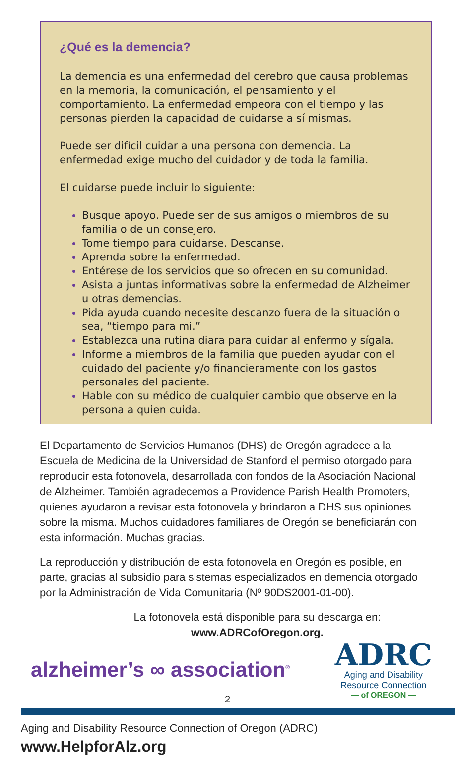¿Qué es la demencia?
La demencia es una enfermedad del cerebro que causa problemas en la memoria, la comunicación, el pensamiento y el comportamiento. La enfermedad empeora con el tiempo y las personas pierden la capacidad de cuidarse a sí mismas.
Puede ser difícil cuidar a una persona con demencia. La enfermedad exige mucho del cuidador y de toda la familia.
El cuidarse puede incluir lo siguiente:
Busque apoyo. Puede ser de sus amigos o miembros de su familia o de un consejero.
Tome tiempo para cuidarse. Descanse.
Aprenda sobre la enfermedad.
Entérese de los servicios que so ofrecen en su comunidad.
Asista a juntas informativas sobre la enfermedad de Alzheimer u otras demencias.
Pida ayuda cuando necesite descanzo fuera de la situación o sea, “tiempo para mi.”
Establezca una rutina diara para cuidar al enfermo y sígala.
Informe a miembros de la familia que pueden ayudar con el cuidado del paciente y/o financieramente con los gastos personales del paciente.
Hable con su médico de cualquier cambio que observe en la persona a quien cuida.
El Departamento de Servicios Humanos (DHS) de Oregón agradece a la Escuela de Medicina de la Universidad de Stanford el permiso otorgado para reproducir esta fotonovela, desarrollada con fondos de la Asociación Nacional de Alzheimer. También agradecemos a Providence Parish Health Promoters, quienes ayudaron a revisar esta fotonovela y brindaron a DHS sus opiniones sobre la misma. Muchos cuidadores familiares de Oregón se beneficiarán con esta información. Muchas gracias.
La reproducción y distribución de esta fotonovela en Oregón es posible, en parte, gracias al subsidio para sistemas especializados en demencia otorgado por la Administración de Vida Comunitaria (Nº 90DS2001-01-00).
La fotonovela está disponible para su descarga en:
www.ADRCofOregon.org.
alzheimer’s ∞ association<sup>®</sup>
ADRC
Aging and Disability
Resource Connection
— of OREGON —
2
Aging and Disability Resource Connection of Oregon (ADRC)
www.HelpforAlz.org